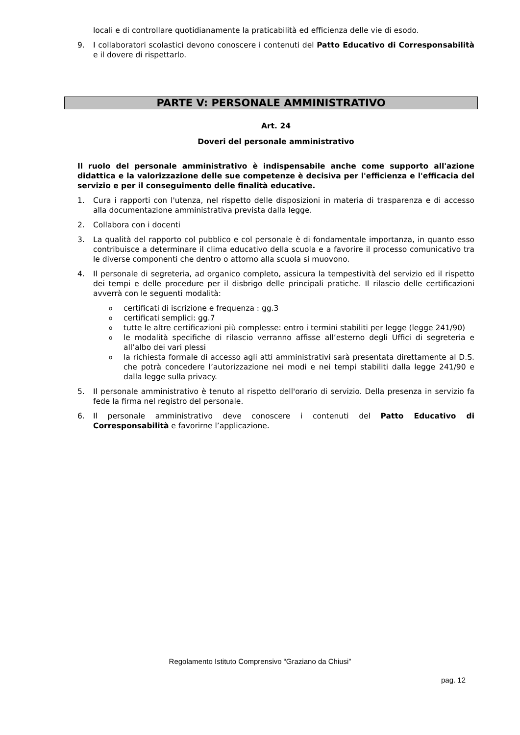locali e di controllare quotidianamente la praticabilità ed efficienza delle vie di esodo.
9. I collaboratori scolastici devono conoscere i contenuti del Patto Educativo di Corresponsabilità e il dovere di rispettarlo.
PARTE V: PERSONALE AMMINISTRATIVO
Art. 24
Doveri del personale amministrativo
Il ruolo del personale amministrativo è indispensabile anche come supporto all'azione didattica e la valorizzazione delle sue competenze è decisiva per l'efficienza e l'efficacia del servizio e per il conseguimento delle finalità educative.
1. Cura i rapporti con l'utenza, nel rispetto delle disposizioni in materia di trasparenza e di accesso alla documentazione amministrativa prevista dalla legge.
2. Collabora con i docenti
3. La qualità del rapporto col pubblico e col personale è di fondamentale importanza, in quanto esso contribuisce a determinare il clima educativo della scuola e a favorire il processo comunicativo tra le diverse componenti che dentro o attorno alla scuola si muovono.
4. Il personale di segreteria, ad organico completo, assicura la tempestività del servizio ed il rispetto dei tempi e delle procedure per il disbrigo delle principali pratiche. Il rilascio delle certificazioni avverrà con le seguenti modalità:
ocertificati di iscrizione e frequenza : gg.3
ocertificati semplici: gg.7
otutte le altre certificazioni più complesse: entro i termini stabiliti per legge (legge 241/90)
ole modalità specifiche di rilascio verranno affisse all’esterno degli Uffici di segreteria e all’albo dei vari plessi
ola richiesta formale di accesso agli atti amministrativi sarà presentata direttamente al D.S. che potrà concedere l’autorizzazione nei modi e nei tempi stabiliti dalla legge 241/90 e dalla legge sulla privacy.
5. Il personale amministrativo è tenuto al rispetto dell'orario di servizio. Della presenza in servizio fa fede la firma nel registro del personale.
6. Il personale amministrativo deve conoscere i contenuti del Patto Educativo di Corresponsabilità e favorirne l’applicazione.
Regolamento Istituto Comprensivo “Graziano da Chiusi”
pag. 12